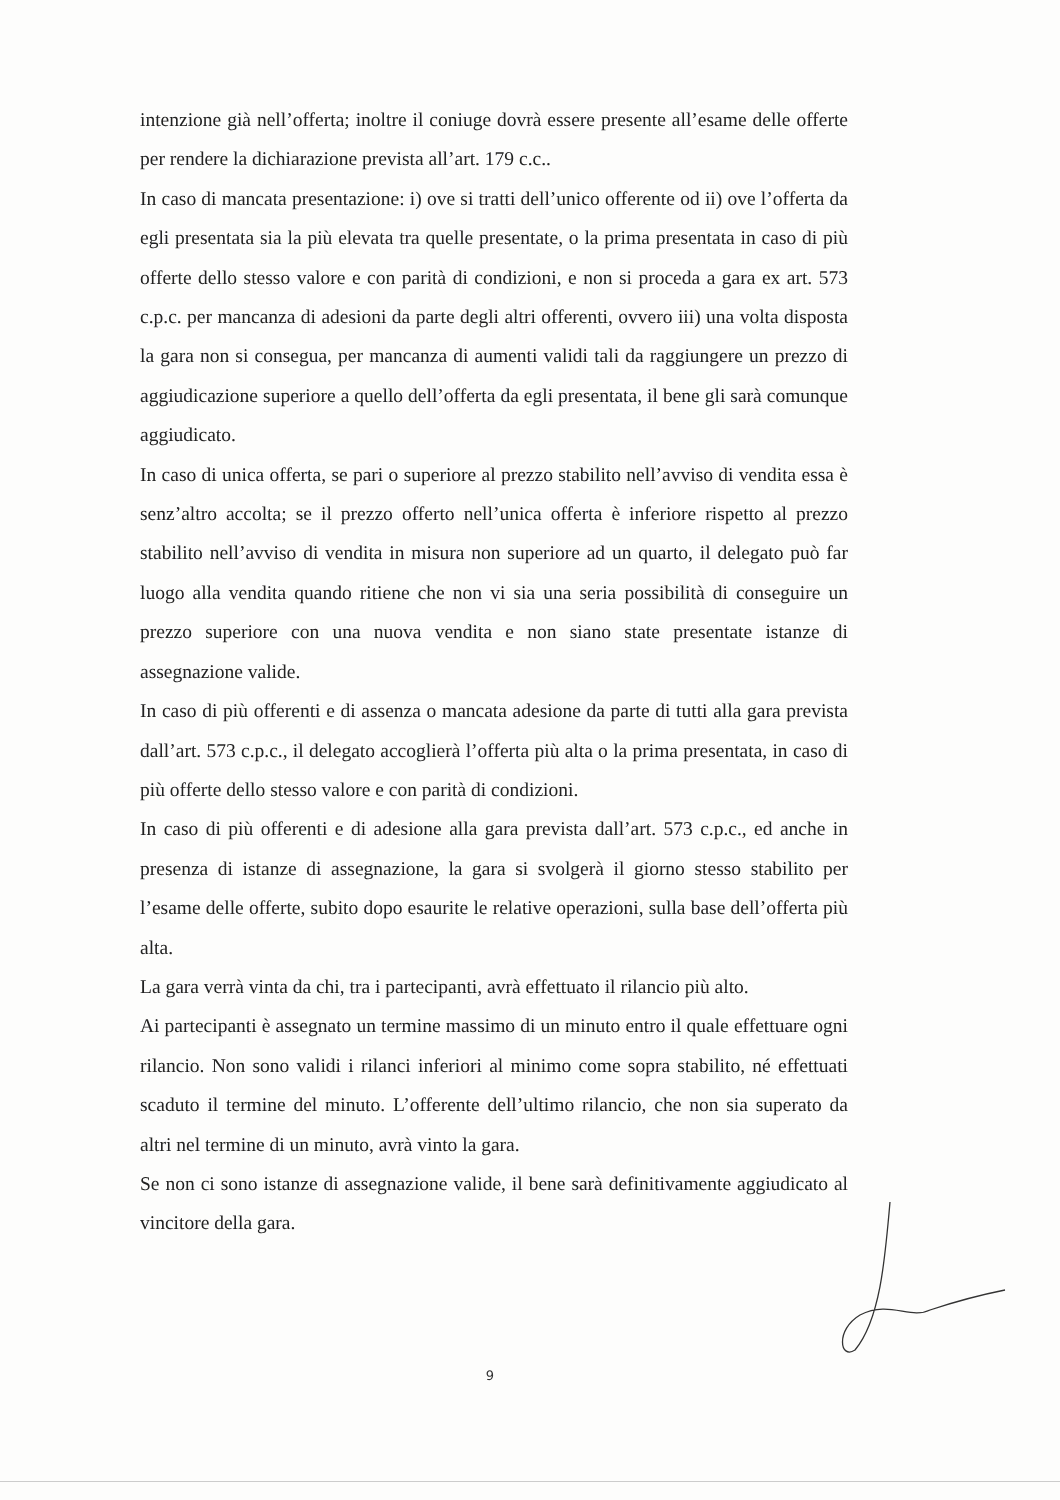intenzione già nell’offerta; inoltre il coniuge dovrà essere presente all’esame delle offerte per rendere la dichiarazione prevista all’art. 179 c.c..
In caso di mancata presentazione: i) ove si tratti dell’unico offerente od ii) ove l’offerta da egli presentata sia la più elevata tra quelle presentate, o la prima presentata in caso di più offerte dello stesso valore e con parità di condizioni, e non si proceda a gara ex art. 573 c.p.c. per mancanza di adesioni da parte degli altri offerenti, ovvero iii) una volta disposta la gara non si consegua, per mancanza di aumenti validi tali da raggiungere un prezzo di aggiudicazione superiore a quello dell’offerta da egli presentata, il bene gli sarà comunque aggiudicato.
In caso di unica offerta, se pari o superiore al prezzo stabilito nell’avviso di vendita essa è senz’altro accolta; se il prezzo offerto nell’unica offerta è inferiore rispetto al prezzo stabilito nell’avviso di vendita in misura non superiore ad un quarto, il delegato può far luogo alla vendita quando ritiene che non vi sia una seria possibilità di conseguire un prezzo superiore con una nuova vendita e non siano state presentate istanze di assegnazione valide.
In caso di più offerenti e di assenza o mancata adesione da parte di tutti alla gara prevista dall’art. 573 c.p.c., il delegato accoglierà l’offerta più alta o la prima presentata, in caso di più offerte dello stesso valore e con parità di condizioni.
In caso di più offerenti e di adesione alla gara prevista dall’art. 573 c.p.c., ed anche in presenza di istanze di assegnazione, la gara si svolgerà il giorno stesso stabilito per l’esame delle offerte, subito dopo esaurite le relative operazioni, sulla base dell’offerta più alta.
La gara verrà vinta da chi, tra i partecipanti, avrà effettuato il rilancio più alto.
Ai partecipanti è assegnato un termine massimo di un minuto entro il quale effettuare ogni rilancio. Non sono validi i rilanci inferiori al minimo come sopra stabilito, né effettuati scaduto il termine del minuto. L’offerente dell’ultimo rilancio, che non sia superato da altri nel termine di un minuto, avrà vinto la gara.
Se non ci sono istanze di assegnazione valide, il bene sarà definitivamente aggiudicato al vincitore della gara.
9